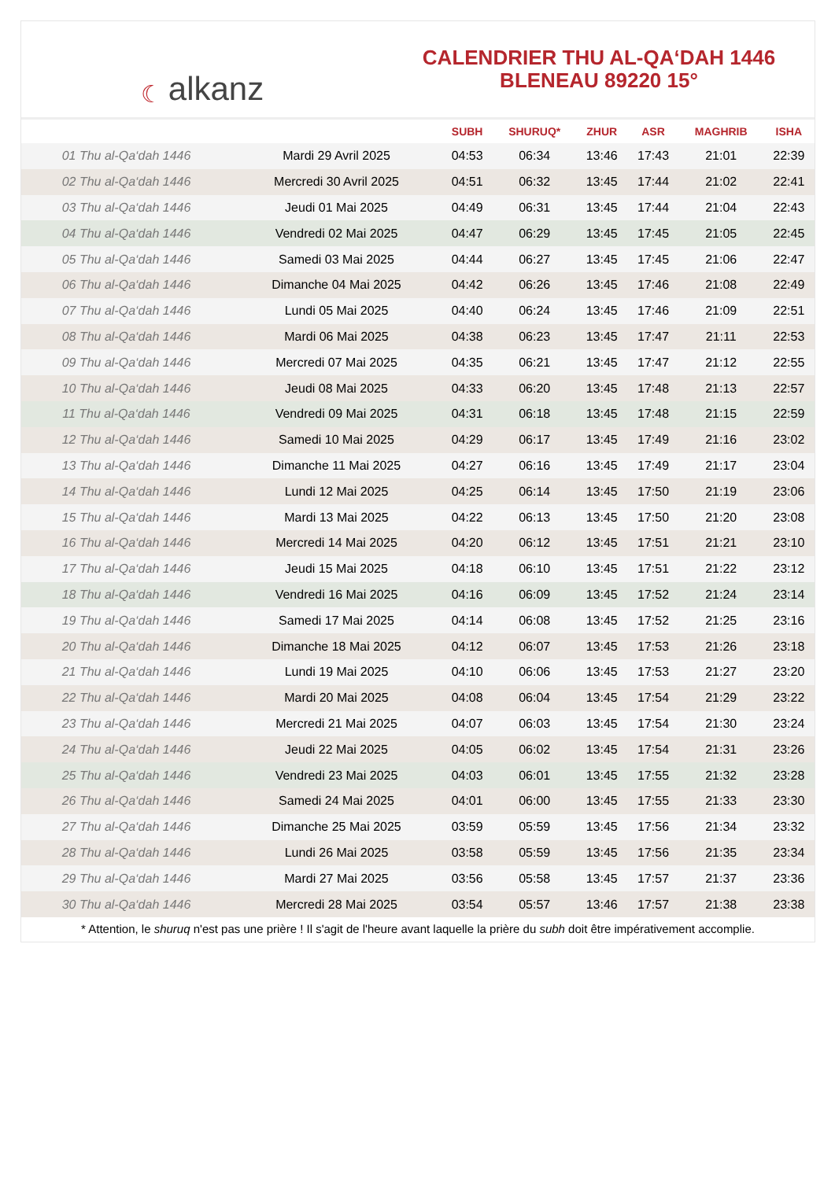☾ alkanz
CALENDRIER THU AL-QA‘DAH 1446
BLENEAU 89220 15°
| | | SUBH | SHURUQ* | ZHUR | ASR | MAGHRIB | ISHA |
| --- | --- | --- | --- | --- | --- | --- | --- |
| 01 Thu al-Qa‘dah 1446 | Mardi 29 Avril 2025 | 04:53 | 06:34 | 13:46 | 17:43 | 21:01 | 22:39 |
| 02 Thu al-Qa‘dah 1446 | Mercredi 30 Avril 2025 | 04:51 | 06:32 | 13:45 | 17:44 | 21:02 | 22:41 |
| 03 Thu al-Qa‘dah 1446 | Jeudi 01 Mai 2025 | 04:49 | 06:31 | 13:45 | 17:44 | 21:04 | 22:43 |
| 04 Thu al-Qa‘dah 1446 | Vendredi 02 Mai 2025 | 04:47 | 06:29 | 13:45 | 17:45 | 21:05 | 22:45 |
| 05 Thu al-Qa‘dah 1446 | Samedi 03 Mai 2025 | 04:44 | 06:27 | 13:45 | 17:45 | 21:06 | 22:47 |
| 06 Thu al-Qa‘dah 1446 | Dimanche 04 Mai 2025 | 04:42 | 06:26 | 13:45 | 17:46 | 21:08 | 22:49 |
| 07 Thu al-Qa‘dah 1446 | Lundi 05 Mai 2025 | 04:40 | 06:24 | 13:45 | 17:46 | 21:09 | 22:51 |
| 08 Thu al-Qa‘dah 1446 | Mardi 06 Mai 2025 | 04:38 | 06:23 | 13:45 | 17:47 | 21:11 | 22:53 |
| 09 Thu al-Qa‘dah 1446 | Mercredi 07 Mai 2025 | 04:35 | 06:21 | 13:45 | 17:47 | 21:12 | 22:55 |
| 10 Thu al-Qa‘dah 1446 | Jeudi 08 Mai 2025 | 04:33 | 06:20 | 13:45 | 17:48 | 21:13 | 22:57 |
| 11 Thu al-Qa‘dah 1446 | Vendredi 09 Mai 2025 | 04:31 | 06:18 | 13:45 | 17:48 | 21:15 | 22:59 |
| 12 Thu al-Qa‘dah 1446 | Samedi 10 Mai 2025 | 04:29 | 06:17 | 13:45 | 17:49 | 21:16 | 23:02 |
| 13 Thu al-Qa‘dah 1446 | Dimanche 11 Mai 2025 | 04:27 | 06:16 | 13:45 | 17:49 | 21:17 | 23:04 |
| 14 Thu al-Qa‘dah 1446 | Lundi 12 Mai 2025 | 04:25 | 06:14 | 13:45 | 17:50 | 21:19 | 23:06 |
| 15 Thu al-Qa‘dah 1446 | Mardi 13 Mai 2025 | 04:22 | 06:13 | 13:45 | 17:50 | 21:20 | 23:08 |
| 16 Thu al-Qa‘dah 1446 | Mercredi 14 Mai 2025 | 04:20 | 06:12 | 13:45 | 17:51 | 21:21 | 23:10 |
| 17 Thu al-Qa‘dah 1446 | Jeudi 15 Mai 2025 | 04:18 | 06:10 | 13:45 | 17:51 | 21:22 | 23:12 |
| 18 Thu al-Qa‘dah 1446 | Vendredi 16 Mai 2025 | 04:16 | 06:09 | 13:45 | 17:52 | 21:24 | 23:14 |
| 19 Thu al-Qa‘dah 1446 | Samedi 17 Mai 2025 | 04:14 | 06:08 | 13:45 | 17:52 | 21:25 | 23:16 |
| 20 Thu al-Qa‘dah 1446 | Dimanche 18 Mai 2025 | 04:12 | 06:07 | 13:45 | 17:53 | 21:26 | 23:18 |
| 21 Thu al-Qa‘dah 1446 | Lundi 19 Mai 2025 | 04:10 | 06:06 | 13:45 | 17:53 | 21:27 | 23:20 |
| 22 Thu al-Qa‘dah 1446 | Mardi 20 Mai 2025 | 04:08 | 06:04 | 13:45 | 17:54 | 21:29 | 23:22 |
| 23 Thu al-Qa‘dah 1446 | Mercredi 21 Mai 2025 | 04:07 | 06:03 | 13:45 | 17:54 | 21:30 | 23:24 |
| 24 Thu al-Qa‘dah 1446 | Jeudi 22 Mai 2025 | 04:05 | 06:02 | 13:45 | 17:54 | 21:31 | 23:26 |
| 25 Thu al-Qa‘dah 1446 | Vendredi 23 Mai 2025 | 04:03 | 06:01 | 13:45 | 17:55 | 21:32 | 23:28 |
| 26 Thu al-Qa‘dah 1446 | Samedi 24 Mai 2025 | 04:01 | 06:00 | 13:45 | 17:55 | 21:33 | 23:30 |
| 27 Thu al-Qa‘dah 1446 | Dimanche 25 Mai 2025 | 03:59 | 05:59 | 13:45 | 17:56 | 21:34 | 23:32 |
| 28 Thu al-Qa‘dah 1446 | Lundi 26 Mai 2025 | 03:58 | 05:59 | 13:45 | 17:56 | 21:35 | 23:34 |
| 29 Thu al-Qa‘dah 1446 | Mardi 27 Mai 2025 | 03:56 | 05:58 | 13:45 | 17:57 | 21:37 | 23:36 |
| 30 Thu al-Qa‘dah 1446 | Mercredi 28 Mai 2025 | 03:54 | 05:57 | 13:46 | 17:57 | 21:38 | 23:38 |
* Attention, le shuruq n'est pas une prière ! Il s'agit de l'heure avant laquelle la prière du subh doit être impérativement accomplie.